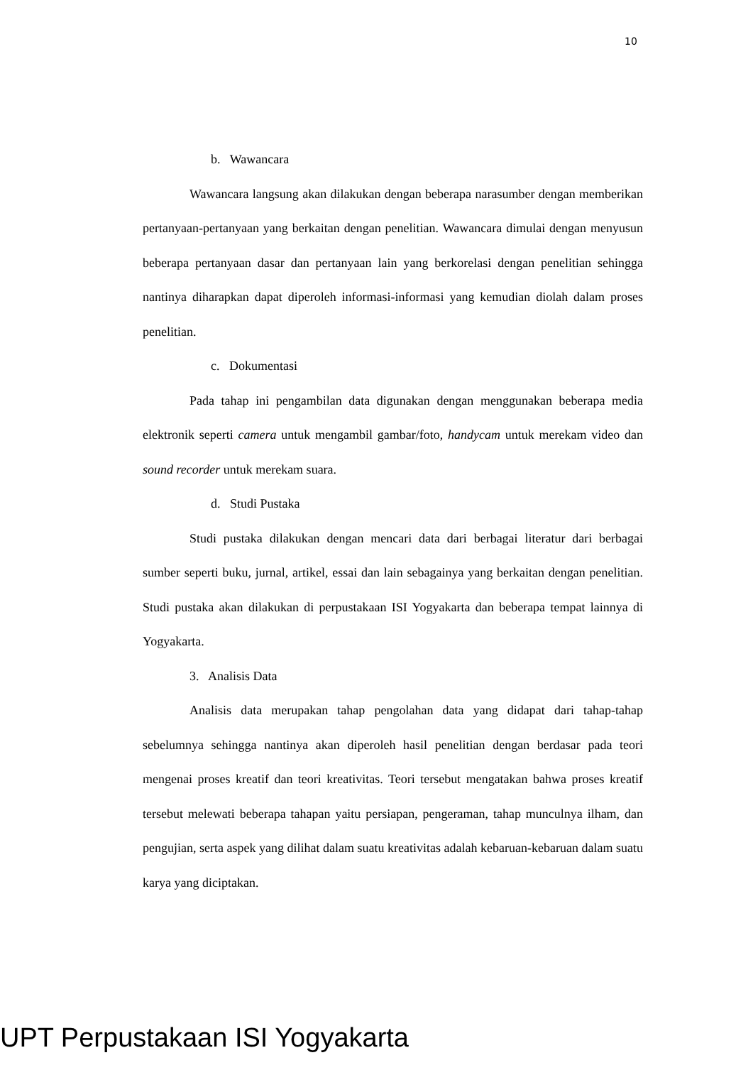10
b. Wawancara
Wawancara langsung akan dilakukan dengan beberapa narasumber dengan memberikan pertanyaan-pertanyaan yang berkaitan dengan penelitian. Wawancara dimulai dengan menyusun beberapa pertanyaan dasar dan pertanyaan lain yang berkorelasi dengan penelitian sehingga nantinya diharapkan dapat diperoleh informasi-informasi yang kemudian diolah dalam proses penelitian.
c. Dokumentasi
Pada tahap ini pengambilan data digunakan dengan menggunakan beberapa media elektronik seperti camera untuk mengambil gambar/foto, handycam untuk merekam video dan sound recorder untuk merekam suara.
d. Studi Pustaka
Studi pustaka dilakukan dengan mencari data dari berbagai literatur dari berbagai sumber seperti buku, jurnal, artikel, essai dan lain sebagainya yang berkaitan dengan penelitian. Studi pustaka akan dilakukan di perpustakaan ISI Yogyakarta dan beberapa tempat lainnya di Yogyakarta.
3. Analisis Data
Analisis data merupakan tahap pengolahan data yang didapat dari tahap-tahap sebelumnya sehingga nantinya akan diperoleh hasil penelitian dengan berdasar pada teori mengenai proses kreatif dan teori kreativitas. Teori tersebut mengatakan bahwa proses kreatif tersebut melewati beberapa tahapan yaitu persiapan, pengeraman, tahap munculnya ilham, dan pengujian, serta aspek yang dilihat dalam suatu kreativitas adalah kebaruan-kebaruan dalam suatu karya yang diciptakan.
UPT Perpustakaan ISI Yogyakarta